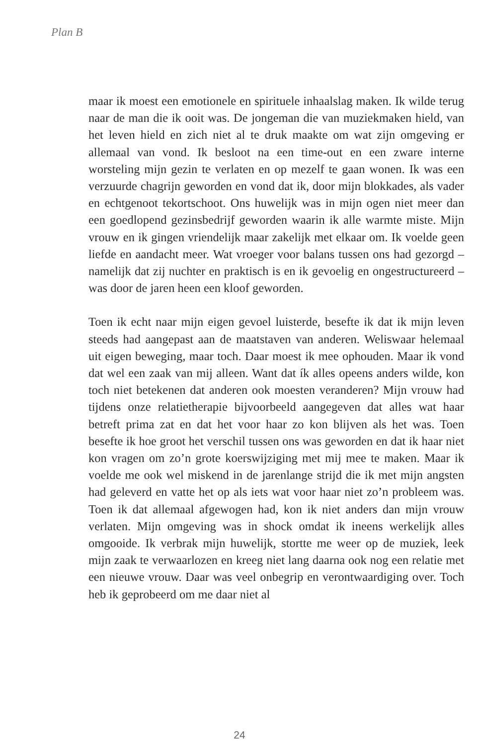Plan B
maar ik moest een emotionele en spirituele inhaalslag maken. Ik wilde terug naar de man die ik ooit was. De jongeman die van muziekmaken hield, van het leven hield en zich niet al te druk maakte om wat zijn omgeving er allemaal van vond. Ik besloot na een time-out en een zware interne worsteling mijn gezin te verlaten en op mezelf te gaan wonen. Ik was een verzuurde chagrijn geworden en vond dat ik, door mijn blokkades, als vader en echtgenoot tekortschoot. Ons huwelijk was in mijn ogen niet meer dan een goedlopend gezinsbedrijf geworden waarin ik alle warmte miste. Mijn vrouw en ik gingen vriendelijk maar zakelijk met elkaar om. Ik voelde geen liefde en aandacht meer. Wat vroeger voor balans tussen ons had gezorgd – namelijk dat zij nuchter en praktisch is en ik gevoelig en ongestructureerd – was door de jaren heen een kloof geworden.
Toen ik echt naar mijn eigen gevoel luisterde, besefte ik dat ik mijn leven steeds had aangepast aan de maatstaven van anderen. Weliswaar helemaal uit eigen beweging, maar toch. Daar moest ik mee ophouden. Maar ik vond dat wel een zaak van mij alleen. Want dat ík alles opeens anders wilde, kon toch niet betekenen dat anderen ook moesten veranderen? Mijn vrouw had tijdens onze relatietherapie bijvoorbeeld aangegeven dat alles wat haar betreft prima zat en dat het voor haar zo kon blijven als het was. Toen besefte ik hoe groot het verschil tussen ons was geworden en dat ik haar niet kon vragen om zo’n grote koerswijziging met mij mee te maken. Maar ik voelde me ook wel miskend in de jarenlange strijd die ik met mijn angsten had geleverd en vatte het op als iets wat voor haar niet zo’n probleem was. Toen ik dat allemaal afgewogen had, kon ik niet anders dan mijn vrouw verlaten. Mijn omgeving was in shock omdat ik ineens werkelijk alles omgooide. Ik verbrak mijn huwelijk, stortte me weer op de muziek, leek mijn zaak te verwaarlozen en kreeg niet lang daarna ook nog een relatie met een nieuwe vrouw. Daar was veel onbegrip en verontwaardiging over. Toch heb ik geprobeerd om me daar niet al
24